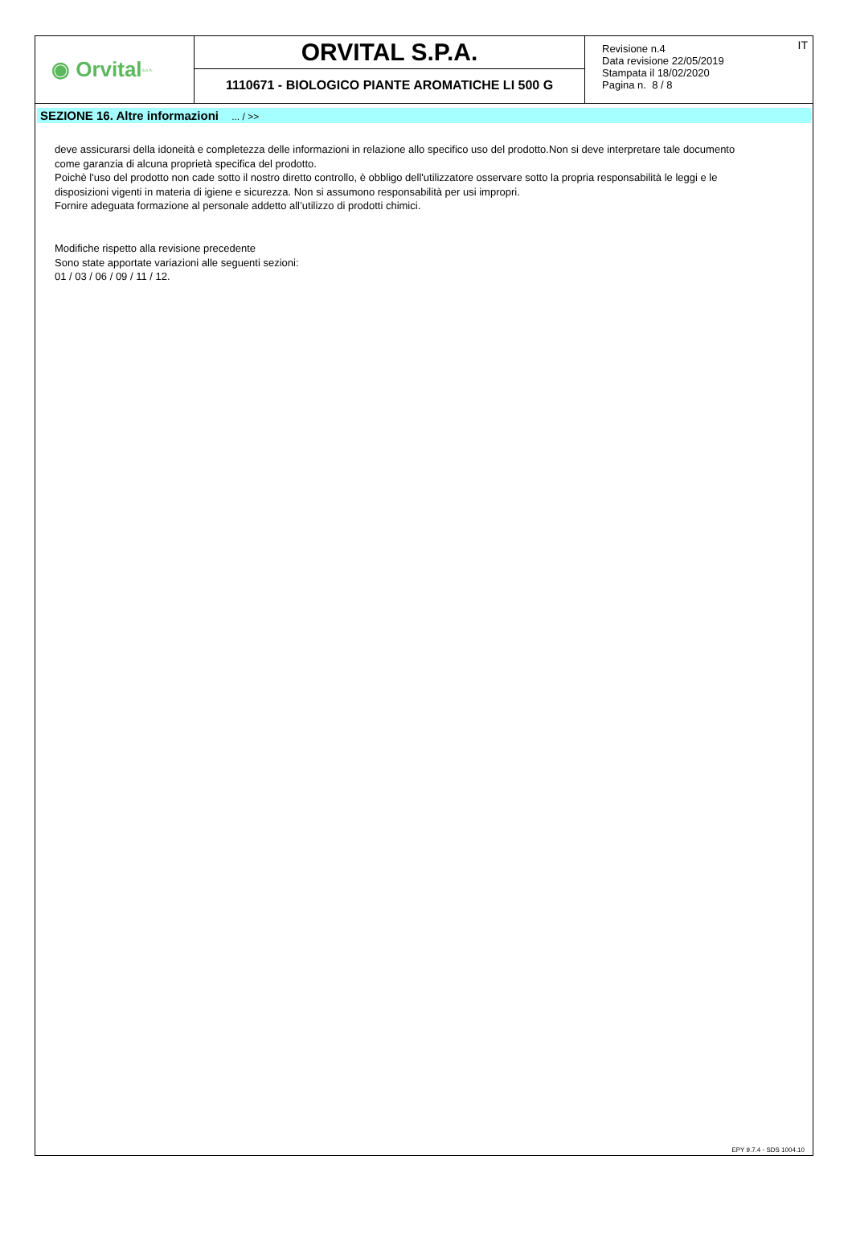◉ Orvital S.p.A.
ORVITAL S.P.A.
1110671 - BIOLOGICO PIANTE AROMATICHE LI 500 G
Revisione n.4
Data revisione 22/05/2019
Stampata il 18/02/2020
Pagina n. 8 / 8
IT
SEZIONE 16. Altre informazioni ... / >>
deve assicurarsi della idoneità e completezza delle informazioni in relazione allo specifico uso del prodotto.Non si deve interpretare tale documento come garanzia di alcuna proprietà specifica del prodotto.
Poichè l'uso del prodotto non cade sotto il nostro diretto controllo, è obbligo dell'utilizzatore osservare sotto la propria responsabilità le leggi e le disposizioni vigenti in materia di igiene e sicurezza. Non si assumono responsabilità per usi impropri.
Fornire adeguata formazione al personale addetto all’utilizzo di prodotti chimici.
Modifiche rispetto alla revisione precedente
Sono state apportate variazioni alle seguenti sezioni:
01 / 03 / 06 / 09 / 11 / 12.
EPY 9.7.4 - SDS 1004.10